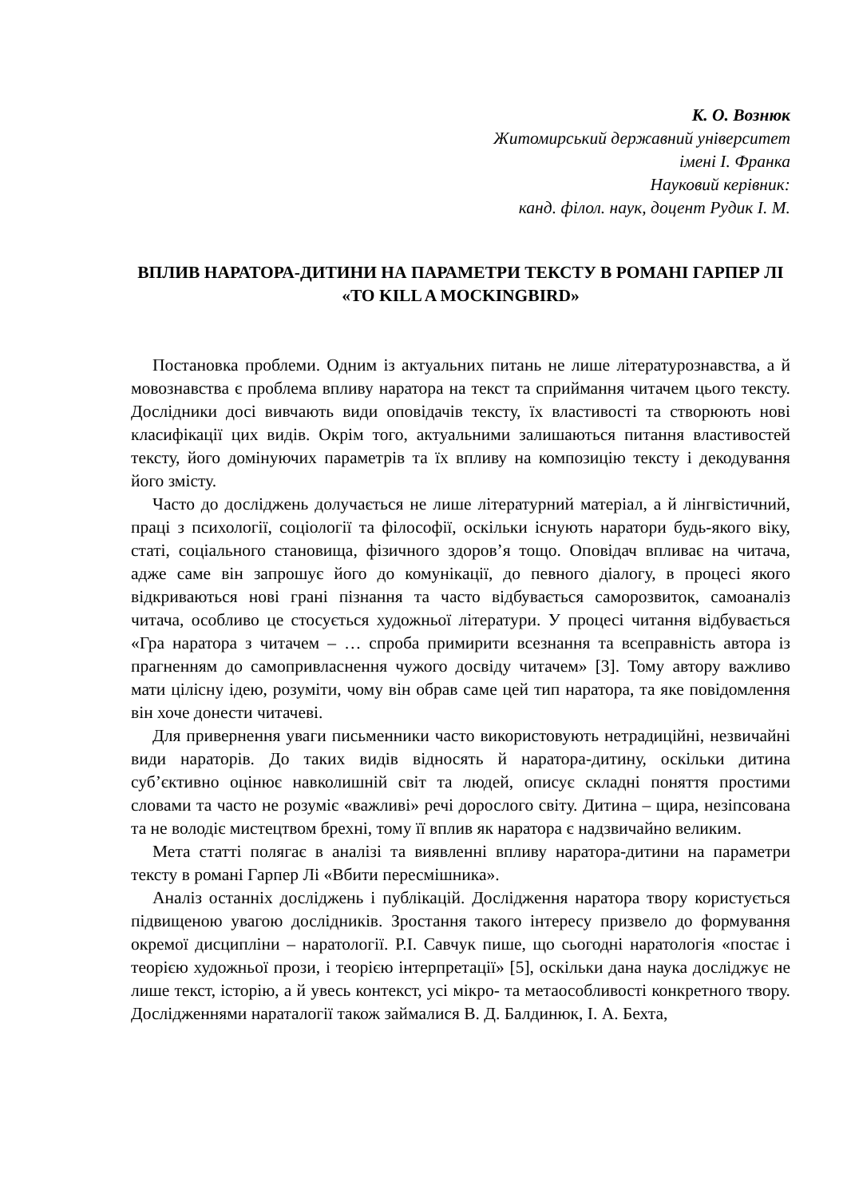К. О. Вознюк
Житомирський державний університет
імені І. Франка
Науковий керівник:
канд. філол. наук, доцент Рудик І. М.
ВПЛИВ НАРАТОРА-ДИТИНИ НА ПАРАМЕТРИ ТЕКСТУ В РОМАНІ ГАРПЕР ЛІ «TO KILL A MOCKINGBIRD»
Постановка проблеми. Одним із актуальних питань не лише літературознавства, а й мовознавства є проблема впливу наратора на текст та сприймання читачем цього тексту. Дослідники досі вивчають види оповідачів тексту, їх властивості та створюють нові класифікації цих видів. Окрім того, актуальними залишаються питання властивостей тексту, його домінуючих параметрів та їх впливу на композицію тексту і декодування його змісту.
Часто до досліджень долучається не лише літературний матеріал, а й лінгвістичний, праці з психології, соціології та філософії, оскільки існують наратори будь-якого віку, статі, соціального становища, фізичного здоров’я тощо. Оповідач впливає на читача, адже саме він запрошує його до комунікації, до певного діалогу, в процесі якого відкриваються нові грані пізнання та часто відбувається саморозвиток, самоаналіз читача, особливо це стосується художньої літератури. У процесі читання відбувається «Гра наратора з читачем – … спроба примирити всезнання та всеправність автора із прагненням до самопривласнення чужого досвіду читачем» [3]. Тому автору важливо мати цілісну ідею, розуміти, чому він обрав саме цей тип наратора, та яке повідомлення він хоче донести читачеві.
Для привернення уваги письменники часто використовують нетрадиційні, незвичайні види нараторів. До таких видів відносять й наратора-дитину, оскільки дитина суб’єктивно оцінює навколишній світ та людей, описує складні поняття простими словами та часто не розуміє «важливі» речі дорослого світу. Дитина – щира, незіпсована та не володіє мистецтвом брехні, тому її вплив як наратора є надзвичайно великим.
Мета статті полягає в аналізі та виявленні впливу наратора-дитини на параметри тексту в романі Гарпер Лі «Вбити пересмішника».
Аналіз останніх досліджень і публікацій. Дослідження наратора твору користується підвищеною увагою дослідників. Зростання такого інтересу призвело до формування окремої дисципліни – наратології. Р.І. Савчук пише, що сьогодні наратологія «постає і теорією художньої прози, і теорією інтерпретації» [5], оскільки дана наука досліджує не лише текст, історію, а й увесь контекст, усі мікро- та метаособливості конкретного твору. Дослідженнями нараталогії також займалися В. Д. Балдинюк, І. А. Бехта,